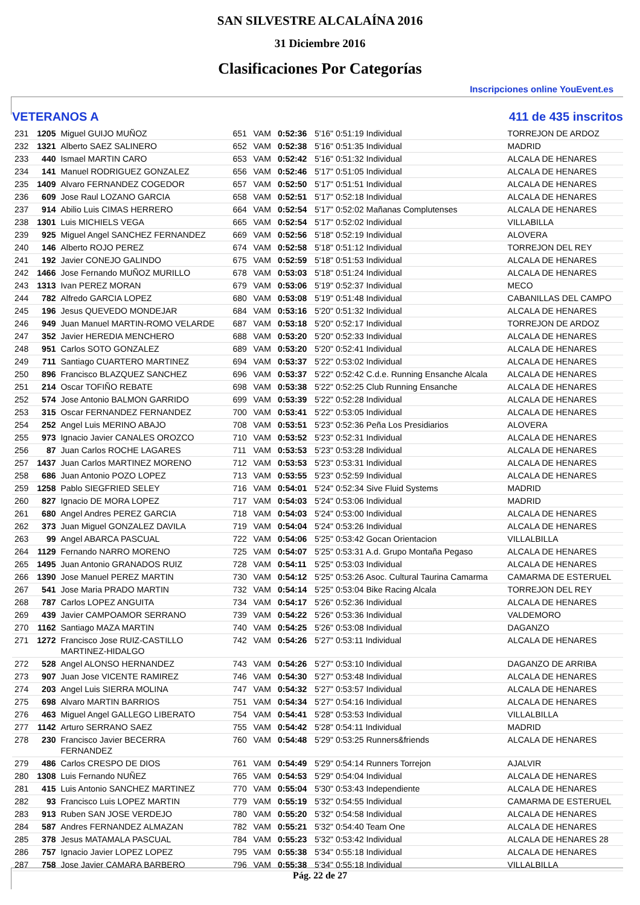SAN SILVESTRE ALCALAÍNA 2016
31 Diciembre 2016
Clasificaciones Por Categorías
Inscripciones online YouEvent.es
VETERANOS A 411 de 435 inscritos
| 231 | 1205 | Miguel GUIJO MUÑOZ | 651 | VAM | 0:52:36 | 5'16" 0:51:19 Individual | TORREJON DE ARDOZ |
| 232 | 1321 | Alberto SAEZ SALINERO | 652 | VAM | 0:52:38 | 5'16" 0:51:35 Individual | MADRID |
| 233 | 440 | Ismael MARTIN CARO | 653 | VAM | 0:52:42 | 5'16" 0:51:32 Individual | ALCALA DE HENARES |
| 234 | 141 | Manuel RODRIGUEZ GONZALEZ | 656 | VAM | 0:52:46 | 5'17" 0:51:05 Individual | ALCALA DE HENARES |
| 235 | 1409 | Alvaro FERNANDEZ COGEDOR | 657 | VAM | 0:52:50 | 5'17" 0:51:51 Individual | ALCALA DE HENARES |
| 236 | 609 | Jose Raul LOZANO GARCIA | 658 | VAM | 0:52:51 | 5'17" 0:52:18 Individual | ALCALA DE HENARES |
| 237 | 914 | Abilio Luis CIMAS HERRERO | 664 | VAM | 0:52:54 | 5'17" 0:52:02 Mañanas Complutenses | ALCALA DE HENARES |
| 238 | 1301 | Luis MICHIELS VEGA | 665 | VAM | 0:52:54 | 5'17" 0:52:02 Individual | VILLABILLA |
| 239 | 925 | Miguel Angel SANCHEZ FERNANDEZ | 669 | VAM | 0:52:56 | 5'18" 0:52:19 Individual | ALOVERA |
| 240 | 146 | Alberto ROJO PEREZ | 674 | VAM | 0:52:58 | 5'18" 0:51:12 Individual | TORREJON DEL REY |
| 241 | 192 | Javier CONEJO GALINDO | 675 | VAM | 0:52:59 | 5'18" 0:51:53 Individual | ALCALA DE HENARES |
| 242 | 1466 | Jose Fernando MUÑOZ MURILLO | 678 | VAM | 0:53:03 | 5'18" 0:51:24 Individual | ALCALA DE HENARES |
| 243 | 1313 | Ivan PEREZ MORAN | 679 | VAM | 0:53:06 | 5'19" 0:52:37 Individual | MECO |
| 244 | 782 | Alfredo GARCIA LOPEZ | 680 | VAM | 0:53:08 | 5'19" 0:51:48 Individual | CABANILLAS DEL CAMPO |
| 245 | 196 | Jesus QUEVEDO MONDEJAR | 684 | VAM | 0:53:16 | 5'20" 0:51:32 Individual | ALCALA DE HENARES |
| 246 | 949 | Juan Manuel MARTIN-ROMO VELARDE | 687 | VAM | 0:53:18 | 5'20" 0:52:17 Individual | TORREJON DE ARDOZ |
| 247 | 352 | Javier HEREDIA MENCHERO | 688 | VAM | 0:53:20 | 5'20" 0:52:33 Individual | ALCALA DE HENARES |
| 248 | 951 | Carlos SOTO GONZALEZ | 689 | VAM | 0:53:20 | 5'20" 0:52:41 Individual | ALCALA DE HENARES |
| 249 | 711 | Santiago CUARTERO MARTINEZ | 694 | VAM | 0:53:37 | 5'22" 0:53:02 Individual | ALCALA DE HENARES |
| 250 | 896 | Francisco BLAZQUEZ SANCHEZ | 696 | VAM | 0:53:37 | 5'22" 0:52:42 C.d.e. Running Ensanche Alcala | ALCALA DE HENARES |
| 251 | 214 | Oscar TOFIÑO REBATE | 698 | VAM | 0:53:38 | 5'22" 0:52:25 Club Running Ensanche | ALCALA DE HENARES |
| 252 | 574 | Jose Antonio BALMON GARRIDO | 699 | VAM | 0:53:39 | 5'22" 0:52:28 Individual | ALCALA DE HENARES |
| 253 | 315 | Oscar FERNANDEZ FERNANDEZ | 700 | VAM | 0:53:41 | 5'22" 0:53:05 Individual | ALCALA DE HENARES |
| 254 | 252 | Angel Luis MERINO ABAJO | 708 | VAM | 0:53:51 | 5'23" 0:52:36 Peña Los Presidiarios | ALOVERA |
| 255 | 973 | Ignacio Javier CANALES OROZCO | 710 | VAM | 0:53:52 | 5'23" 0:52:31 Individual | ALCALA DE HENARES |
| 256 | 87 | Juan Carlos ROCHE LAGARES | 711 | VAM | 0:53:53 | 5'23" 0:53:28 Individual | ALCALA DE HENARES |
| 257 | 1437 | Juan Carlos MARTINEZ MORENO | 712 | VAM | 0:53:53 | 5'23" 0:53:31 Individual | ALCALA DE HENARES |
| 258 | 686 | Juan Antonio POZO LOPEZ | 713 | VAM | 0:53:55 | 5'23" 0:52:59 Individual | ALCALA DE HENARES |
| 259 | 1258 | Pablo SIEGFRIED SELEY | 716 | VAM | 0:54:01 | 5'24" 0:52:34 Sive Fluid Systems | MADRID |
| 260 | 827 | Ignacio DE MORA LOPEZ | 717 | VAM | 0:54:03 | 5'24" 0:53:06 Individual | MADRID |
| 261 | 680 | Angel Andres PEREZ GARCIA | 718 | VAM | 0:54:03 | 5'24" 0:53:00 Individual | ALCALA DE HENARES |
| 262 | 373 | Juan Miguel GONZALEZ DAVILA | 719 | VAM | 0:54:04 | 5'24" 0:53:26 Individual | ALCALA DE HENARES |
| 263 | 99 | Angel ABARCA PASCUAL | 722 | VAM | 0:54:06 | 5'25" 0:53:42 Gocan Orientacion | VILLALBILLA |
| 264 | 1129 | Fernando NARRO MORENO | 725 | VAM | 0:54:07 | 5'25" 0:53:31 A.d. Grupo Montaña Pegaso | ALCALA DE HENARES |
| 265 | 1495 | Juan Antonio GRANADOS RUIZ | 728 | VAM | 0:54:11 | 5'25" 0:53:03 Individual | ALCALA DE HENARES |
| 266 | 1390 | Jose Manuel PEREZ MARTIN | 730 | VAM | 0:54:12 | 5'25" 0:53:26 Asoc. Cultural Taurina Camarma | CAMARMA DE ESTERUEL |
| 267 | 541 | Jose Maria PRADO MARTIN | 732 | VAM | 0:54:14 | 5'25" 0:53:04 Bike Racing Alcala | TORREJON DEL REY |
| 268 | 787 | Carlos LOPEZ ANGUITA | 734 | VAM | 0:54:17 | 5'26" 0:52:36 Individual | ALCALA DE HENARES |
| 269 | 439 | Javier CAMPOAMOR SERRANO | 739 | VAM | 0:54:22 | 5'26" 0:53:36 Individual | VALDEMORO |
| 270 | 1162 | Santiago MAZA MARTIN | 740 | VAM | 0:54:25 | 5'26" 0:53:08 Individual | DAGANZO |
| 271 | 1272 | Francisco Jose RUIZ-CASTILLO MARTINEZ-HIDALGO | 742 | VAM | 0:54:26 | 5'27" 0:53:11 Individual | ALCALA DE HENARES |
| 272 | 528 | Angel ALONSO HERNANDEZ | 743 | VAM | 0:54:26 | 5'27" 0:53:10 Individual | DAGANZO DE ARRIBA |
| 273 | 907 | Juan Jose VICENTE RAMIREZ | 746 | VAM | 0:54:30 | 5'27" 0:53:48 Individual | ALCALA DE HENARES |
| 274 | 203 | Angel Luis SIERRA MOLINA | 747 | VAM | 0:54:32 | 5'27" 0:53:57 Individual | ALCALA DE HENARES |
| 275 | 698 | Alvaro MARTIN BARRIOS | 751 | VAM | 0:54:34 | 5'27" 0:54:16 Individual | ALCALA DE HENARES |
| 276 | 463 | Miguel Angel GALLEGO LIBERATO | 754 | VAM | 0:54:41 | 5'28" 0:53:53 Individual | VILLALBILLA |
| 277 | 1142 | Arturo SERRANO SAEZ | 755 | VAM | 0:54:42 | 5'28" 0:54:11 Individual | MADRID |
| 278 | 230 | Francisco Javier BECERRA FERNANDEZ | 760 | VAM | 0:54:48 | 5'29" 0:53:25 Runners&friends | ALCALA DE HENARES |
| 279 | 486 | Carlos CRESPO DE DIOS | 761 | VAM | 0:54:49 | 5'29" 0:54:14 Runners Torrejon | AJALVIR |
| 280 | 1308 | Luis Fernando NUÑEZ | 765 | VAM | 0:54:53 | 5'29" 0:54:04 Individual | ALCALA DE HENARES |
| 281 | 415 | Luis Antonio SANCHEZ MARTINEZ | 770 | VAM | 0:55:04 | 5'30" 0:53:43 Independiente | ALCALA DE HENARES |
| 282 | 93 | Francisco Luis LOPEZ MARTIN | 779 | VAM | 0:55:19 | 5'32" 0:54:55 Individual | CAMARMA DE ESTERUEL |
| 283 | 913 | Ruben SAN JOSE VERDEJO | 780 | VAM | 0:55:20 | 5'32" 0:54:58 Individual | ALCALA DE HENARES |
| 284 | 587 | Andres FERNANDEZ ALMAZAN | 782 | VAM | 0:55:21 | 5'32" 0:54:40 Team One | ALCALA DE HENARES |
| 285 | 378 | Jesus MATAMALA PASCUAL | 784 | VAM | 0:55:23 | 5'32" 0:53:42 Individual | ALCALA DE HENARES 28 |
| 286 | 757 | Ignacio Javier LOPEZ LOPEZ | 795 | VAM | 0:55:38 | 5'34" 0:55:18 Individual | ALCALA DE HENARES |
| 287 | 758 | Jose Javier CAMARA BARBERO | 796 | VAM | 0:55:38 | 5'34" 0:55:18 Individual | VILLALBILLA |
Pág. 22 de 27